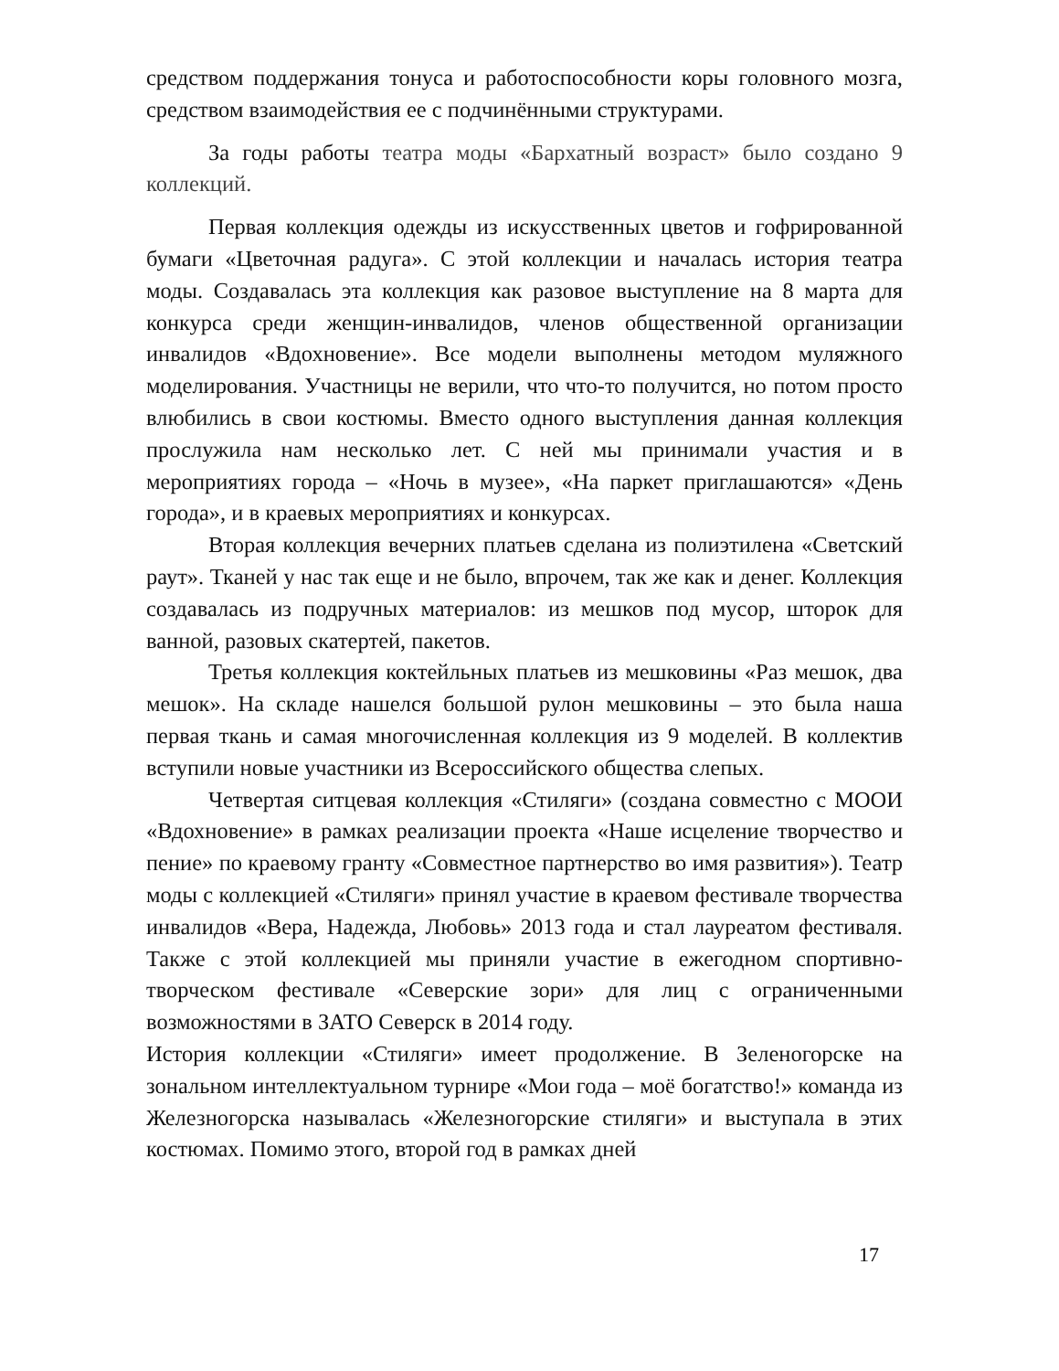средством поддержания тонуса и работоспособности коры головного мозга, средством взаимодействия ее с подчинёнными структурами.
За годы работы театра моды «Бархатный возраст» было создано 9 коллекций.
Первая коллекция одежды из искусственных цветов и гофрированной бумаги «Цветочная радуга». С этой коллекции и началась история театра моды. Создавалась эта коллекция как разовое выступление на 8 марта для конкурса среди женщин-инвалидов, членов общественной организации инвалидов «Вдохновение». Все модели выполнены методом муляжного моделирования. Участницы не верили, что что-то получится, но потом просто влюбились в свои костюмы. Вместо одного выступления данная коллекция прослужила нам несколько лет. С ней мы принимали участия и в мероприятиях города – «Ночь в музее», «На паркет приглашаются» «День города», и в краевых мероприятиях и конкурсах.
Вторая коллекция вечерних платьев сделана из полиэтилена «Светский раут». Тканей у нас так еще и не было, впрочем, так же как и денег. Коллекция создавалась из подручных материалов: из мешков под мусор, шторок для ванной, разовых скатертей, пакетов.
Третья коллекция коктейльных платьев из мешковины «Раз мешок, два мешок». На складе нашелся большой рулон мешковины – это была наша первая ткань и самая многочисленная коллекция из 9 моделей. В коллектив вступили новые участники из Всероссийского общества слепых.
Четвертая ситцевая коллекция «Стиляги» (создана совместно с МООИ «Вдохновение» в рамках реализации проекта «Наше исцеление творчество и пение» по краевому гранту «Совместное партнерство во имя развития»). Театр моды с коллекцией «Стиляги» принял участие в краевом фестивале творчества инвалидов «Вера, Надежда, Любовь» 2013 года и стал лауреатом фестиваля. Также с этой коллекцией мы приняли участие в ежегодном спортивно-творческом фестивале «Северские зори» для лиц с ограниченными возможностями в ЗАТО Северск в 2014 году.
История коллекции «Стиляги» имеет продолжение. В Зеленогорске на зональном интеллектуальном турнире «Мои года – моё богатство!» команда из Железногорска называлась «Железногорские стиляги» и выступала в этих костюмах. Помимо этого, второй год в рамках дней
17